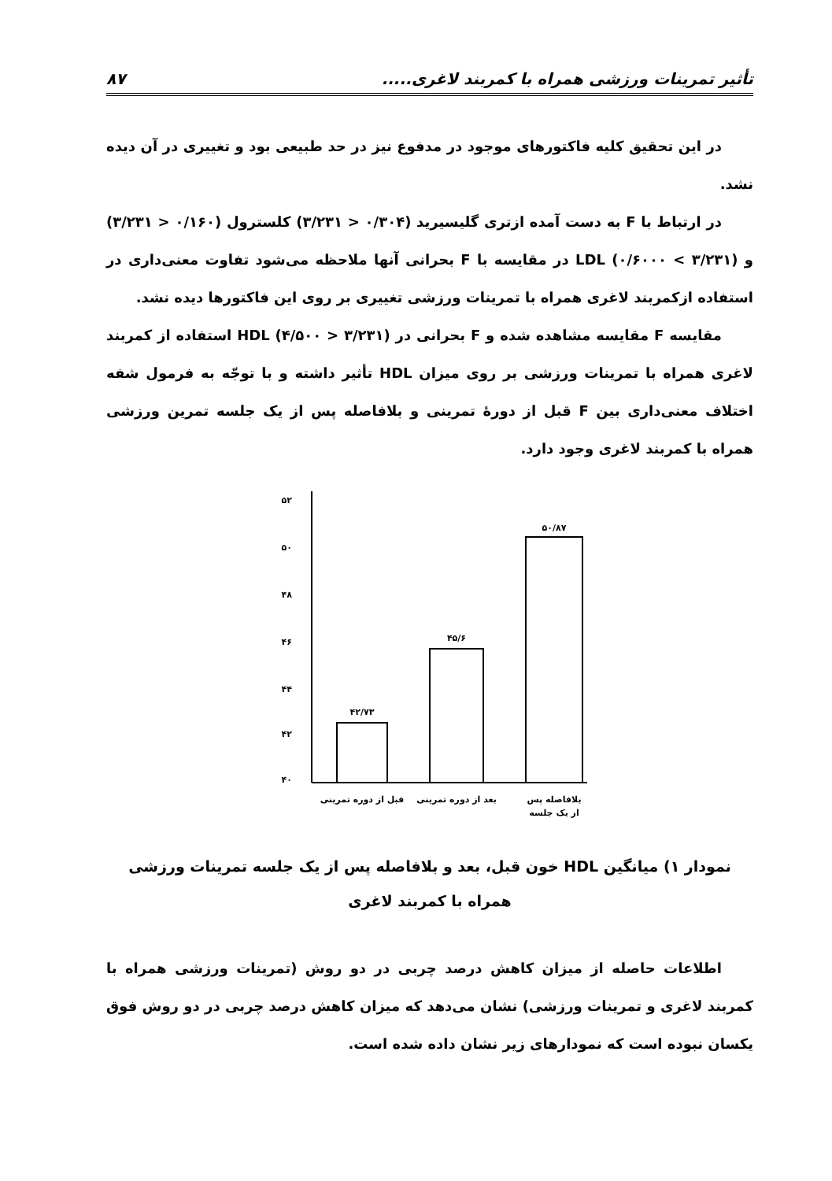تأثیر تمرینات ورزشی همراه با کمربند لاغری..... ۸۷
در این تحقیق کلیه فاکتورهای موجود در مدفوع نیز در حد طبیعی بود و تغییری در آن دیده نشد.
در ارتباط با F به دست آمده ازتری گلیسیرید (۰/۳۰۴ < ۳/۲۳۱) کلسترول (۰/۱۶۰ < ۳/۲۳۱) و LDL (۰/۶۰۰۰ < ۳/۲۳۱) در مقایسه با F بحرانی آنها ملاحظه می‌شود تفاوت معنی‌داری در استفاده ازکمربند لاغری همراه با تمرینات ورزشی تغییری بر روی این فاکتورها دیده نشد.
مقایسه F مقایسه مشاهده شده و F بحرانی در HDL (۴/۵۰۰ > ۳/۲۳۱) استفاده از کمربند لاغری همراه با تمرینات ورزشی بر روی میزان HDL تأثیر داشته و با توجّه به فرمول شفه اختلاف معنی‌داری بین F قبل از دورهٔ تمرینی و بلافاصله پس از یک جلسه تمرین ورزشی همراه با کمربند لاغری وجود دارد.
۵۲
۵۰
۴۸
۴۶
۴۴
۴۲
۴۰
۴۲/۷۳
۴۵/۶
۵۰/۸۷
قبل از دوره تمرینی
بعد از دوره تمرینی
بلافاصله پس
از یک جلسه
نمودار ۱) میانگین HDL خون قبل، بعد و بلافاصله پس از یک جلسه تمرینات ورزشی همراه با کمربند لاغری
اطلاعات حاصله از میزان کاهش درصد چربی در دو روش (تمرینات ورزشی همراه با کمربند لاغری و تمرینات ورزشی) نشان می‌دهد که میزان کاهش درصد چربی در دو روش فوق یکسان نبوده است که نمودارهای زیر نشان داده شده است.